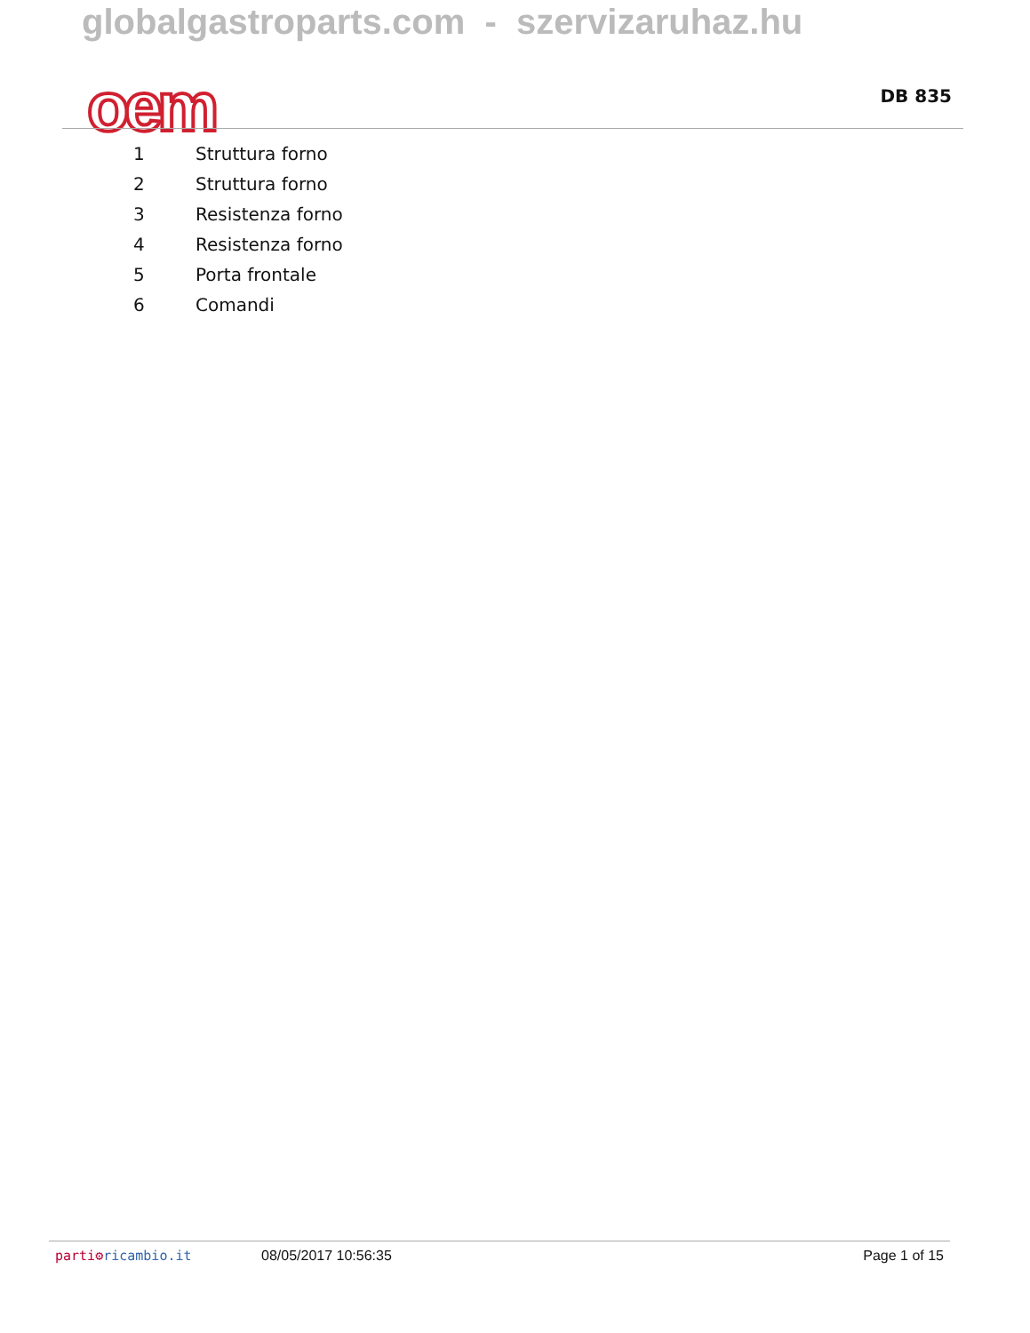globalgastroparts.com - szervizaruhaz.hu
oem DB 835
| 1 | Struttura forno |
| 2 | Struttura forno |
| 3 | Resistenza forno |
| 4 | Resistenza forno |
| 5 | Porta frontale |
| 6 | Comandi |
parti⚙ricambio.it 08/05/2017 10:56:35 Page 1 of 15